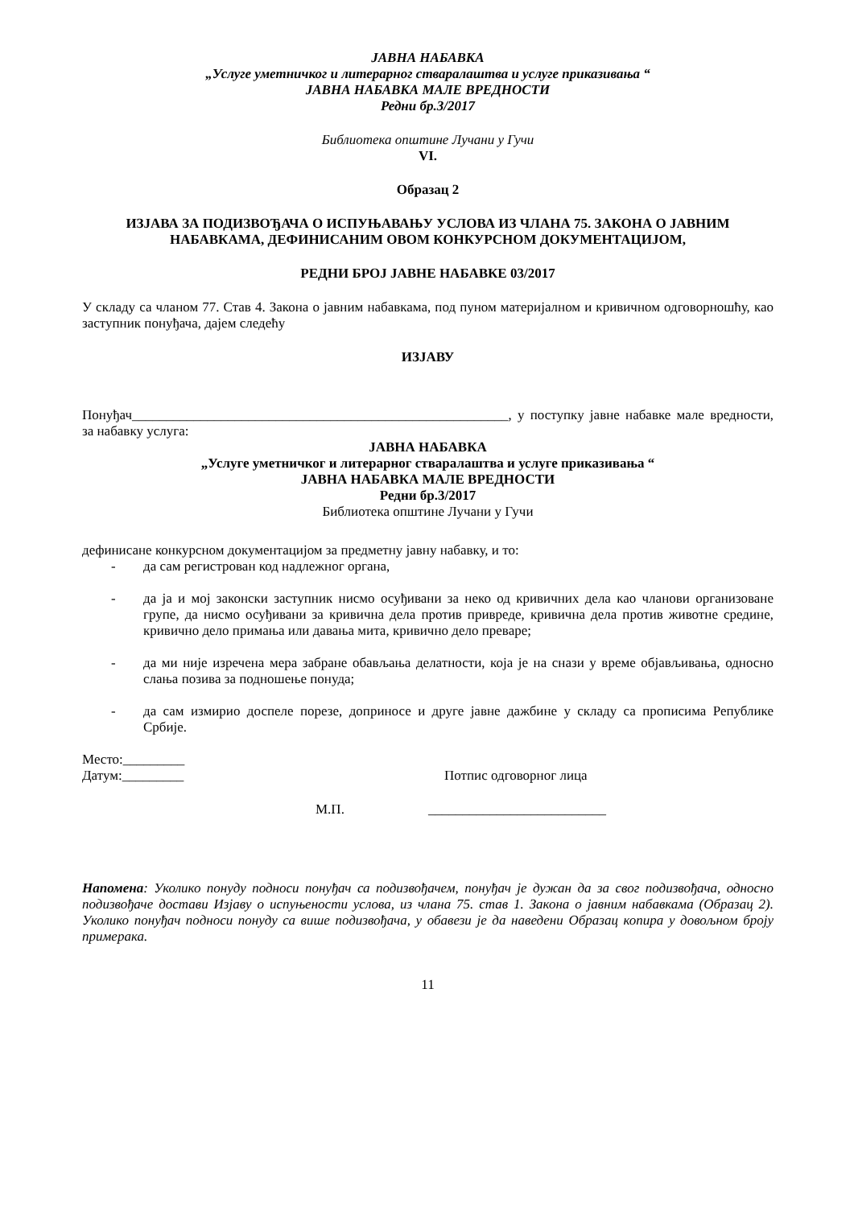ЈАВНА НАБАВКА
„Услуге уметничког и литерарног стваралаштва и услуге приказивања “
ЈАВНА НАБАВКА МАЛЕ ВРЕДНОСТИ
Редни бр.3/2017
Библиотека општине Лучани у Гучи
VI.
Образац 2
ИЗЈАВА ЗА ПОДИЗВОЂАЧА О ИСПУЊАВАЊУ УСЛОВА ИЗ ЧЛАНА 75. ЗАКОНА О ЈАВНИМ НАБАВКАМА, ДЕФИНИСАНИМ ОВОМ КОНКУРСНОМ ДОКУМЕНТАЦИЈОМ,
РЕДНИ БРОЈ ЈАВНЕ НАБАВКЕ 03/2017
У складу са чланом 77. Став 4. Закона о јавним набавкама, под пуном материјалном и кривичном одговорношћу, као заступник понуђача, дајем следећу
ИЗЈАВУ
Понуђач_______________________________________________________, у поступку јавне набавке мале вредности, за набавку услуга:
ЈАВНА НАБАВКА
„Услуге уметничког и литерарног стваралаштва и услуге приказивања “
ЈАВНА НАБАВКА МАЛЕ ВРЕДНОСТИ
Редни бр.3/2017
Библиотека општине Лучани у Гучи
дефинисане конкурсном документацијом за предметну јавну набавку, и то:
- да сам регистрован код надлежног органа,
- да ја и мој законски заступник нисмо осуђивани за неко од кривичних дела као чланови организоване групе, да нисмо осуђивани за кривична дела против привреде, кривична дела против животне средине, кривично дело примања или давања мита, кривично дело преваре;
- да ми није изречена мера забране обављања делатности, која је на снази у време објављивања, односно слања позива за подношење понуда;
- да сам измирио доспеле порезе, доприносе и друге јавне дажбине у складу са прописима Републике Србије.
Место:_________
Датум:_________ Потпис одговорног лица
М.П. __________________________
Напомена: Уколико понуду подноси понуђач са подизвођачем, понуђач је дужан да за свог подизвођача, односно подизвођаче достави Изјаву о испуњености услова, из члана 75. став 1. Закона о јавним набавкама (Образац 2). Уколико понуђач подноси понуду са више подизвођача, у обавези је да наведени Образац копира у довољном броју примерака.
11